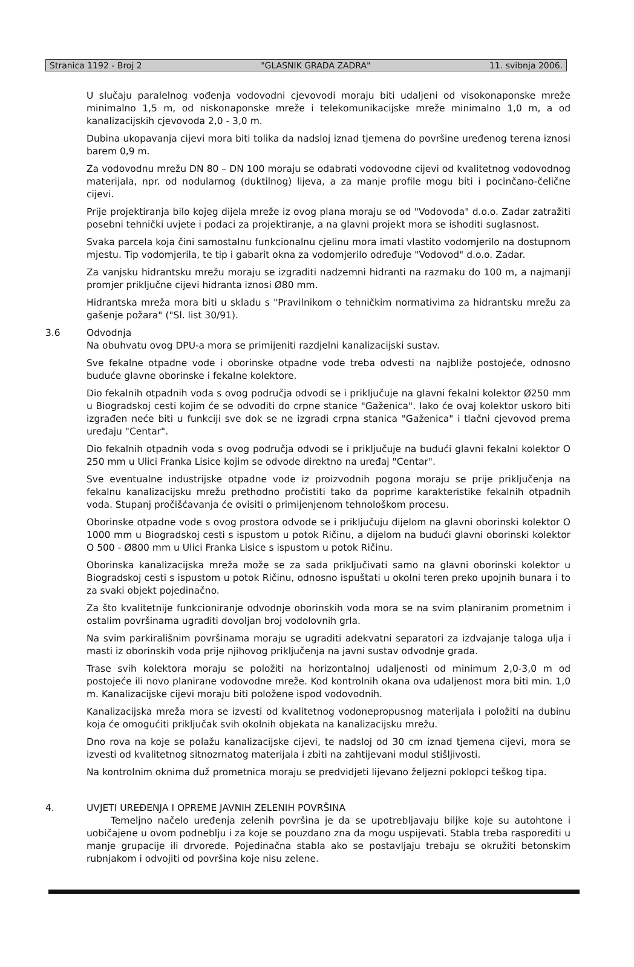Stranica 1192 - Broj 2 "GLASNIK GRADA ZADRA" 11. svibnja 2006.
U slučaju paralelnog vođenja vodovodni cjevovodi moraju biti udaljeni od visokonaponske mreže minimalno 1,5 m, od niskonaponske mreže i telekomunikacijske mreže minimalno 1,0 m, a od kanalizacijskih cjevovoda 2,0 - 3,0 m.
Dubina ukopavanja cijevi mora biti tolika da nadsloj iznad tjemena do površine uređenog terena iznosi barem 0,9 m.
Za vodovodnu mrežu DN 80 – DN 100 moraju se odabrati vodovodne cijevi od kvalitetnog vodovodnog materijala, npr. od nodularnog (duktilnog) lijeva, a za manje profile mogu biti i pocinčano-čelične cijevi.
Prije projektiranja bilo kojeg dijela mreže iz ovog plana moraju se od "Vodovoda" d.o.o. Zadar zatražiti posebni tehnički uvjete i podaci za projektiranje, a na glavni projekt mora se ishoditi suglasnost.
Svaka parcela koja čini samostalnu funkcionalnu cjelinu mora imati vlastito vodomjerilo na dostupnom mjestu. Tip vodomjerila, te tip i gabarit okna za vodomjerilo određuje "Vodovod" d.o.o. Zadar.
Za vanjsku hidrantsku mrežu moraju se izgraditi nadzemni hidranti na razmaku do 100 m, a najmanji promjer priključne cijevi hidranta iznosi Ø80 mm.
Hidrantska mreža mora biti u skladu s "Pravilnikom o tehničkim normativima za hidrantsku mrežu za gašenje požara" ("Sl. list 30/91).
3.6 Odvodnja
Na obuhvatu ovog DPU-a mora se primijeniti razdjelni kanalizacijski sustav.
Sve fekalne otpadne vode i oborinske otpadne vode treba odvesti na najbliže postojeće, odnosno buduće glavne oborinske i fekalne kolektore.
Dio fekalnih otpadnih voda s ovog područja odvodi se i priključuje na glavni fekalni kolektor Ø250 mm u Biogradskoj cesti kojim će se odvoditi do crpne stanice "Gaženica". Iako će ovaj kolektor uskoro biti izgrađen neće biti u funkciji sve dok se ne izgradi crpna stanica "Gaženica" i tlačni cjevovod prema uređaju "Centar".
Dio fekalnih otpadnih voda s ovog područja odvodi se i priključuje na budući glavni fekalni kolektor O 250 mm u Ulici Franka Lisice kojim se odvode direktno na uređaj "Centar".
Sve eventualne industrijske otpadne vode iz proizvodnih pogona moraju se prije priključenja na fekalnu kanalizacijsku mrežu prethodno pročistiti tako da poprime karakteristike fekalnih otpadnih voda. Stupanj pročišćavanja će ovisiti o primijenjenom tehnološkom procesu.
Oborinske otpadne vode s ovog prostora odvode se i priključuju dijelom na glavni oborinski kolektor O 1000 mm u Biogradskoj cesti s ispustom u potok Ričinu, a dijelom na budući glavni oborinski kolektor O 500 - Ø800 mm u Ulici Franka Lisice s ispustom u potok Ričinu.
Oborinska kanalizacijska mreža može se za sada priključivati samo na glavni oborinski kolektor u Biogradskoj cesti s ispustom u potok Ričinu, odnosno ispuštati u okolni teren preko upojnih bunara i to za svaki objekt pojedinačno.
Za što kvalitetnije funkcioniranje odvodnje oborinskih voda mora se na svim planiranim prometnim i ostalim površinama ugraditi dovoljan broj vodolovnih grla.
Na svim parkirališnim površinama moraju se ugraditi adekvatni separatori za izdvajanje taloga ulja i masti iz oborinskih voda prije njihovog priključenja na javni sustav odvodnje grada.
Trase svih kolektora moraju se položiti na horizontalnoj udaljenosti od minimum 2,0-3,0 m od postojeće ili novo planirane vodovodne mreže. Kod kontrolnih okana ova udaljenost mora biti min. 1,0 m. Kanalizacijske cijevi moraju biti položene ispod vodovodnih.
Kanalizacijska mreža mora se izvesti od kvalitetnog vodonepropusnog materijala i položiti na dubinu koja će omogućiti priključak svih okolnih objekata na kanalizacijsku mrežu.
Dno rova na koje se polažu kanalizacijske cijevi, te nadsloj od 30 cm iznad tjemena cijevi, mora se izvesti od kvalitetnog sitnozrnatog materijala i zbiti na zahtijevani modul stišljivosti.
Na kontrolnim oknima duž prometnica moraju se predvidjeti lijevano željezni poklopci teškog tipa.
4. UVJETI UREĐENJA I OPREME JAVNIH ZELENIH POVRŠINA
Temeljno načelo uređenja zelenih površina je da se upotrebljavaju biljke koje su autohtone i uobičajene u ovom podneblju i za koje se pouzdano zna da mogu uspijevati. Stabla treba rasporediti u manje grupacije ili drvorede. Pojedinačna stabla ako se postavljaju trebaju se okružiti betonskim rubnjakom i odvojiti od površina koje nisu zelene.